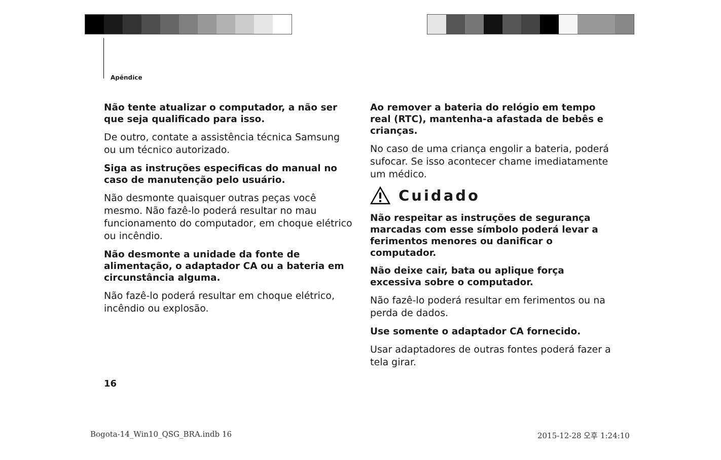Apêndice
Não tente atualizar o computador, a não ser que seja qualificado para isso.
De outro, contate a assistência técnica Samsung ou um técnico autorizado.
Siga as instruções especificas do manual no caso de manutenção pelo usuário.
Não desmonte quaisquer outras peças você mesmo. Não fazê-lo poderá resultar no mau funcionamento do computador, em choque elétrico ou incêndio.
Não desmonte a unidade da fonte de alimentação, o adaptador CA ou a bateria em circunstância alguma.
Não fazê-lo poderá resultar em choque elétrico, incêndio ou explosão.
Ao remover a bateria do relógio em tempo real (RTC), mantenha-a afastada de bebês e crianças.
No caso de uma criança engolir a bateria, poderá sufocar. Se isso acontecer chame imediatamente um médico.
Cuidado
Não respeitar as instruções de segurança marcadas com esse símbolo poderá levar a ferimentos menores ou danificar o computador.
Não deixe cair, bata ou aplique força excessiva sobre o computador.
Não fazê-lo poderá resultar em ferimentos ou na perda de dados.
Use somente o adaptador CA fornecido.
Usar adaptadores de outras fontes poderá fazer a tela girar.
16
Bogota-14_Win10_QSG_BRA.indb 16
2015-12-28 오후 1:24:10